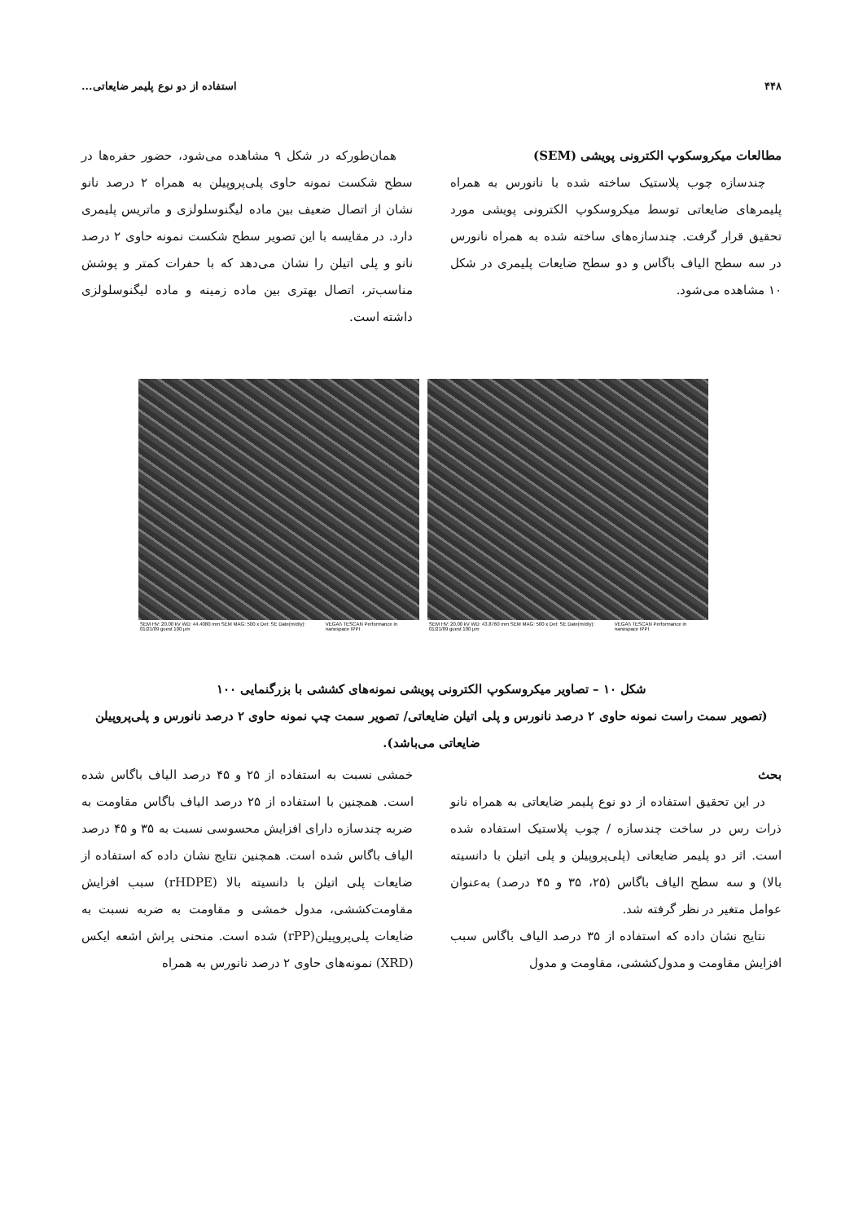۴۴۸ استفاده از دو نوع پلیمر ضایعاتی...
مطالعات میکروسکوپ الکترونی پویشی (SEM)
چندسازه چوب پلاستیک ساخته شده با نانورس به همراه پلیمرهای ضایعاتی توسط میکروسکوپ الکترونی پویشی مورد تحقیق قرار گرفت. چندسازه‌های ساخته شده به همراه نانورس در سه سطح الیاف باگاس و دو سطح ضایعات پلیمری در شکل ۱۰ مشاهده می‌شود.
همان‌طورکه در شکل ۹ مشاهده می‌شود، حضور حفره‌ها در سطح شکست نمونه حاوی پلی‌پروپیلن به همراه ۲ درصد نانو نشان از اتصال ضعیف بین ماده لیگنوسلولزی و ماتریس پلیمری دارد. در مقایسه با این تصویر سطح شکست نمونه حاوی ۲ درصد نانو و پلی اتیلن را نشان می‌دهد که با حفرات کمتر و پوشش مناسب‌تر، اتصال بهتری بین ماده زمینه و ماده لیگنوسلولزی داشته است.
SEM HV: 20.00 kV WD: 44.4080 mm SEM MAG: 500 x Det: SE Date(m/d/y): 01/21/09 guest 100 μm VEGA\\ TESCAN Performance in nanospace IPPI
SEM HV: 20.00 kV WD: 43.8760 mm SEM MAG: 500 x Det: SE Date(m/d/y): 01/21/09 guest 100 μm VEGA\\ TESCAN Performance in nanospace IPPI
شکل ۱۰ – تصاویر میکروسکوپ الکترونی پویشی نمونه‌های کششی با بزرگنمایی ۱۰۰
(تصویر سمت راست نمونه حاوی ۲ درصد نانورس و پلی اتیلن ضایعاتی/ تصویر سمت چپ نمونه حاوی ۲ درصد نانورس و پلی‌پروپیلن ضایعاتی می‌باشد).
بحث
در این تحقیق استفاده از دو نوع پلیمر ضایعاتی به همراه نانو ذرات رس در ساخت چندسازه / چوب پلاستیک استفاده شده است. اثر دو پلیمر ضایعاتی (پلی‌پروپیلن و پلی اتیلن با دانسیته بالا) و سه سطح الیاف باگاس (۲۵، ۳۵ و ۴۵ درصد) به‌عنوان عوامل متغیر در نظر گرفته شد.
نتایج نشان داده که استفاده از ۳۵ درصد الیاف باگاس سبب افزایش مقاومت و مدول‌کششی، مقاومت و مدول
خمشی نسبت به استفاده از ۲۵ و ۴۵ درصد الیاف باگاس شده است. همچنین با استفاده از ۲۵ درصد الیاف باگاس مقاومت به ضربه چندسازه دارای افزایش محسوسی نسبت به ۳۵ و ۴۵ درصد الیاف باگاس شده است. همچنین نتایج نشان داده که استفاده از ضایعات پلی اتیلن با دانسیته بالا (rHDPE) سبب افزایش مقاومت‌کششی، مدول خمشی و مقاومت به ضربه نسبت به ضایعات پلی‌پروپیلن(rPP) شده است. منحنی پراش اشعه ایکس (XRD) نمونه‌های حاوی ۲ درصد نانورس به همراه